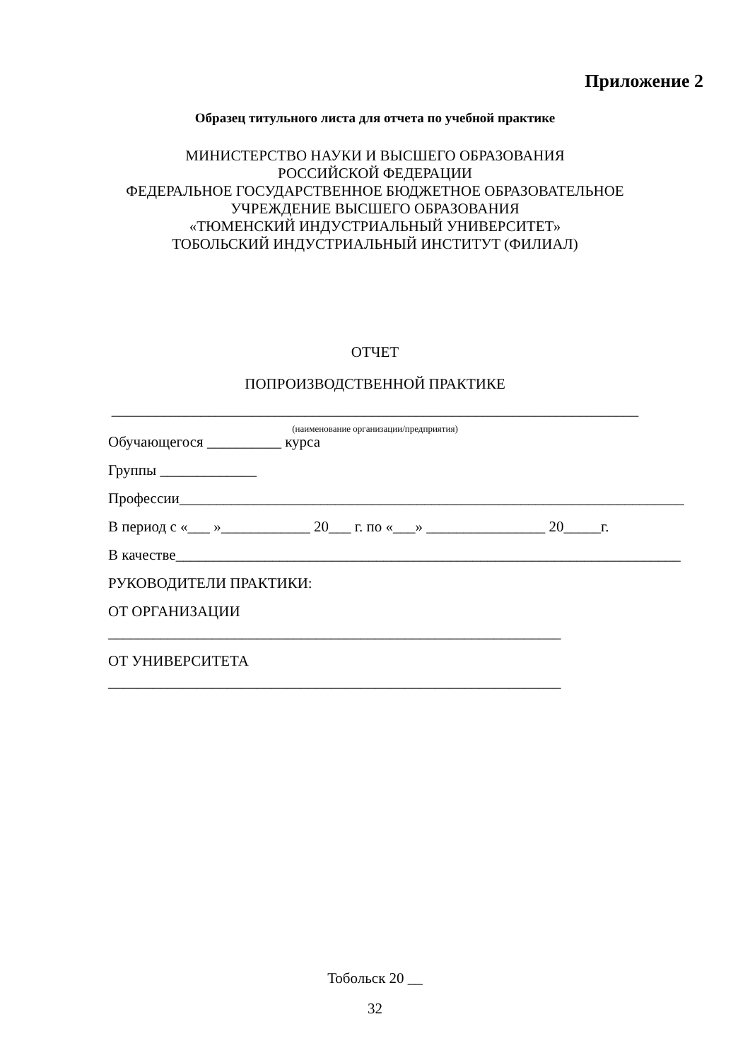Приложение 2
Образец титульного листа для отчета по учебной практике
МИНИСТЕРСТВО НАУКИ И ВЫСШЕГО ОБРАЗОВАНИЯ
РОССИЙСКОЙ ФЕДЕРАЦИИ
ФЕДЕРАЛЬНОЕ ГОСУДАРСТВЕННОЕ БЮДЖЕТНОЕ ОБРАЗОВАТЕЛЬНОЕ
УЧРЕЖДЕНИЕ ВЫСШЕГО ОБРАЗОВАНИЯ
«ТЮМЕНСКИЙ ИНДУСТРИАЛЬНЫЙ УНИВЕРСИТЕТ»
ТОБОЛЬСКИЙ ИНДУСТРИАЛЬНЫЙ ИНСТИТУТ (ФИЛИАЛ)
ОТЧЕТ
ПОПРОИЗВОДСТВЕННОЙ ПРАКТИКЕ
_______________________________________________________________________
(наименование организации/предприятия)
Обучающегося __________ курса
Группы _____________
Профессии____________________________________________________________________
В период с «___ »____________ 20___ г. по «___» ________________ 20_____г.
В качестве____________________________________________________________________
РУКОВОДИТЕЛИ ПРАКТИКИ:
ОТ ОРГАНИЗАЦИИ _____________________________________________________________
ОТ УНИВЕРСИТЕТА _____________________________________________________________
Тобольск 20 __
32